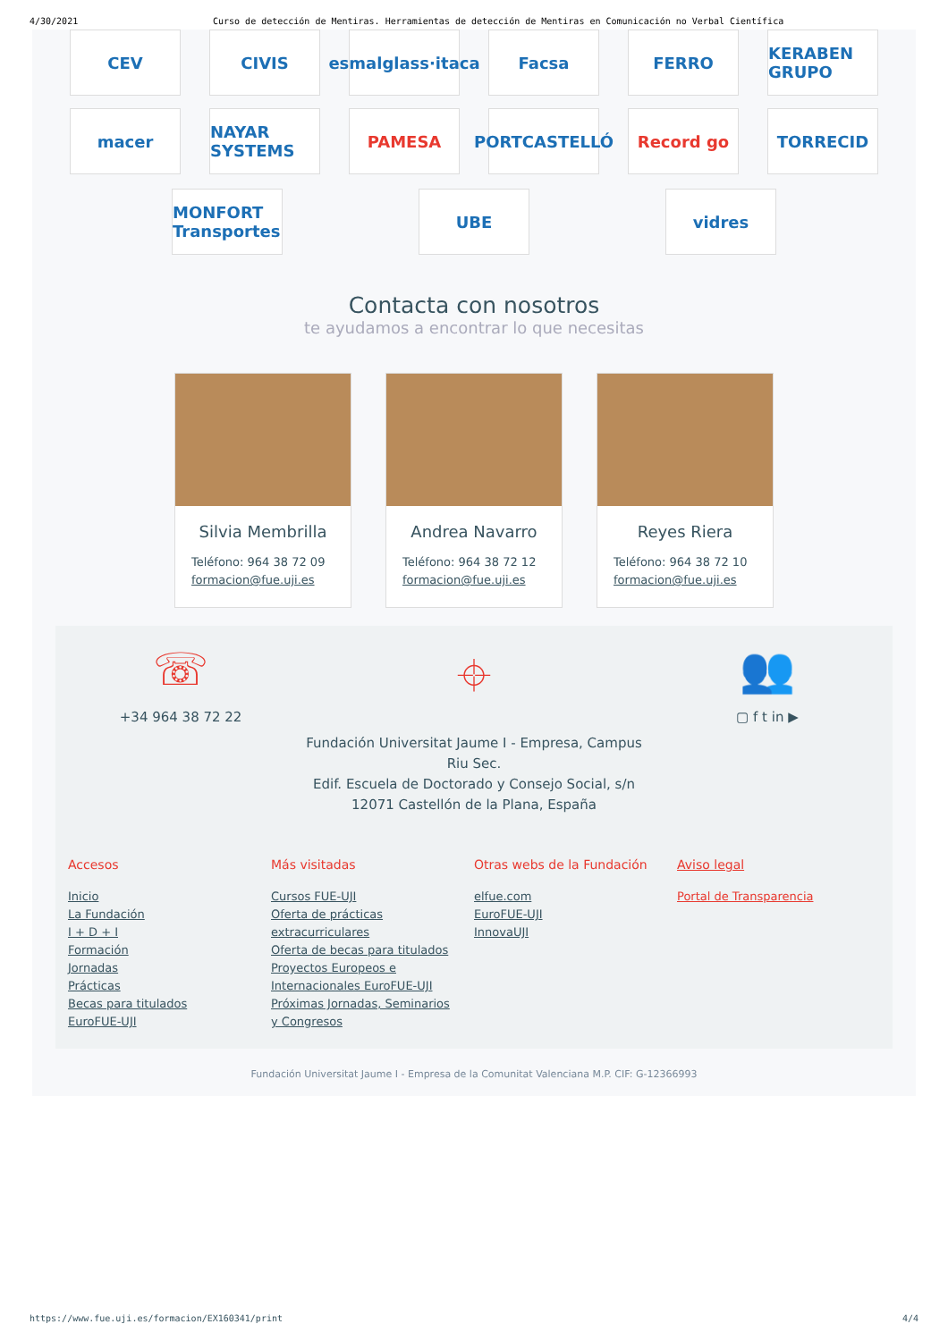4/30/2021 Curso de detección de Mentiras. Herramientas de detección de Mentiras en Comunicación no Verbal Científica
CEV
CIVIS
esmalglass·itaca
Facsa
FERRO
KERABEN GRUPO
macer
NAYAR SYSTEMS
PAMESA
PORTCASTELLÓ
Record go
TORRECID
MONFORT Transportes
UBE vidres
Contacta con nosotros
te ayudamos a encontrar lo que necesitas
Silvia Membrilla
Teléfono: 964 38 72 09
formacion@fue.uji.es
Andrea Navarro
Teléfono: 964 38 72 12
formacion@fue.uji.es
Reyes Riera
Teléfono: 964 38 72 10
formacion@fue.uji.es
☏
+34 964 38 72 22
⌖
Fundación Universitat Jaume I - Empresa, Campus Riu Sec.
Edif. Escuela de Doctorado y Consejo Social, s/n
12071 Castellón de la Plana, España
👥
▢ f t in ▶
Accesos
Inicio
La Fundación
I + D + I
Formación
Jornadas
Prácticas
Becas para titulados
EuroFUE-UJI
Más visitadas
Cursos FUE-UJI
Oferta de prácticas extracurriculares
Oferta de becas para titulados
Proyectos Europeos e Internacionales EuroFUE-UJI
Próximas Jornadas, Seminarios y Congresos
Otras webs de la Fundación
elfue.com
EuroFUE-UJI
InnovaUJI
Aviso legal
Portal de Transparencia
Fundación Universitat Jaume I - Empresa de la Comunitat Valenciana M.P. CIF: G-12366993
https://www.fue.uji.es/formacion/EX160341/print 4/4